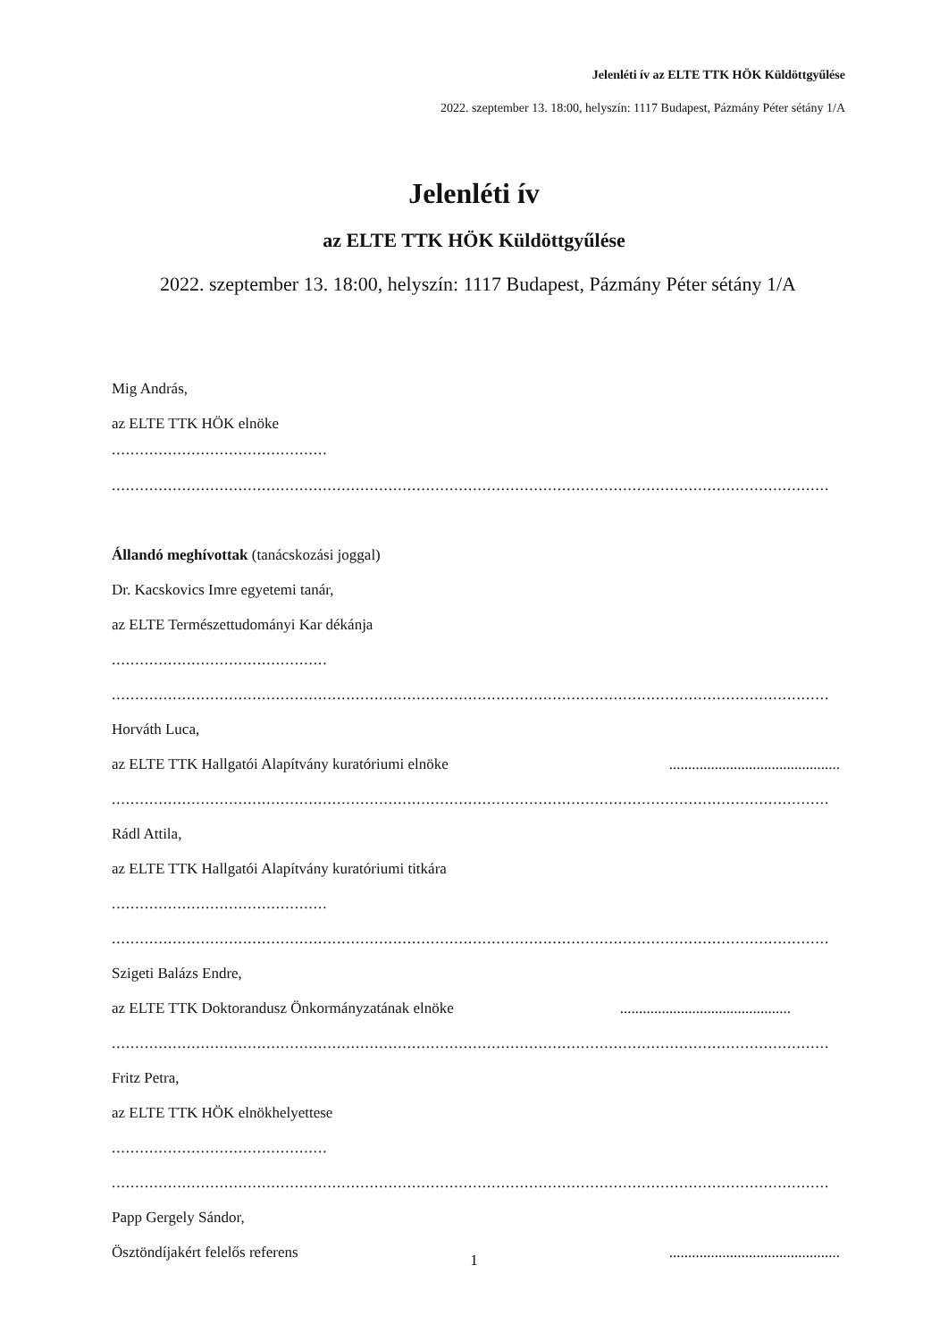Jelenléti ív az ELTE TTK HÖK Küldöttgyűlése
2022. szeptember 13. 18:00, helyszín: 1117 Budapest, Pázmány Péter sétány 1/A
Jelenléti ív
az ELTE TTK HÖK Küldöttgyűlése
2022. szeptember 13. 18:00, helyszín: 1117 Budapest, Pázmány Péter sétány 1/A
Mig András,
az ELTE TTK HÖK elnöke
..............................................
.........................................................................................................................................................
Állandó meghívottak (tanácskozási joggal)
Dr. Kacskovics Imre egyetemi tanár,
az ELTE Természettudományi Kar dékánja
..............................................
.........................................................................................................................................................
Horváth Luca,
az ELTE TTK Hallgatói Alapítvány kuratóriumi elnöke .............................................
.........................................................................................................................................................
Rádl Attila,
az ELTE TTK Hallgatói Alapítvány kuratóriumi titkára
..............................................
.........................................................................................................................................................
Szigeti Balázs Endre,
az ELTE TTK Doktorandusz Önkormányzatának elnöke .............................................
.........................................................................................................................................................
Fritz Petra,
az ELTE TTK HÖK elnökhelyettese
..............................................
.........................................................................................................................................................
Papp Gergely Sándor,
Ösztöndíjakért felelős referens .............................................
1